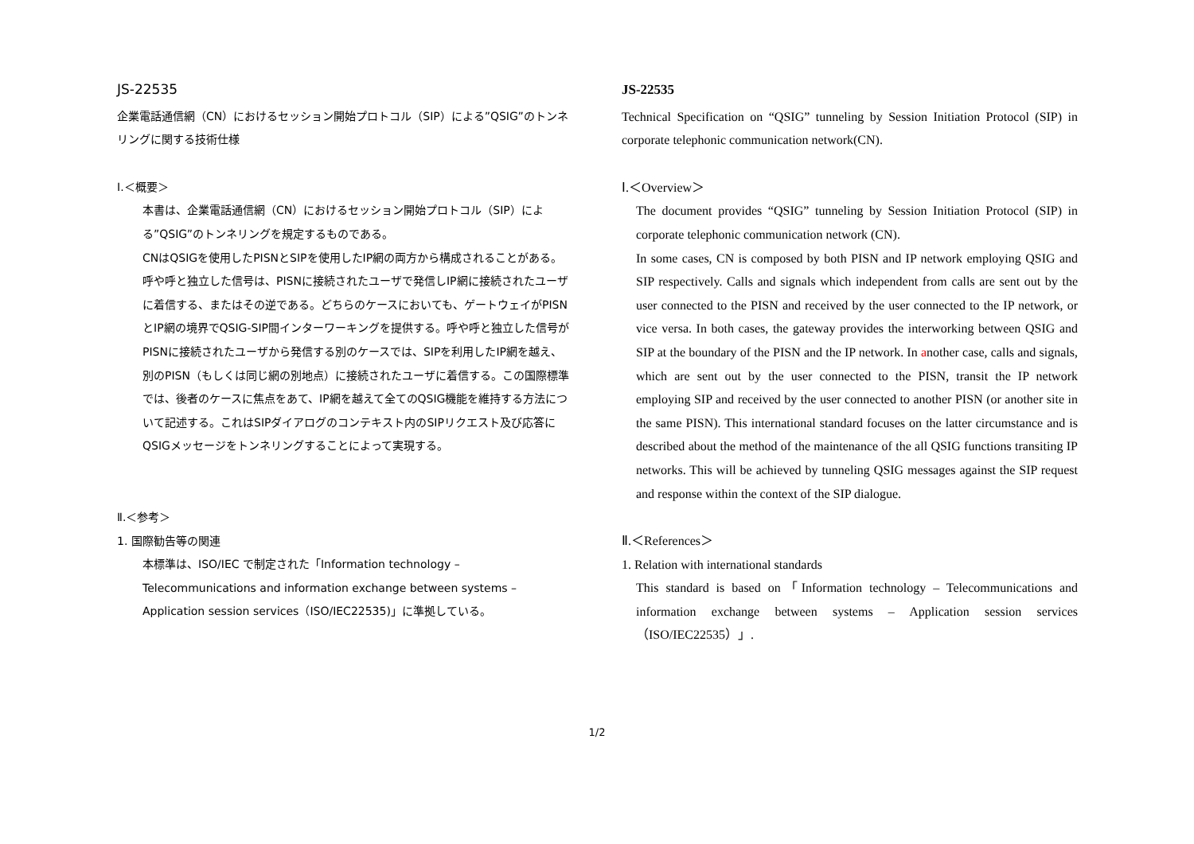JS-22535
企業電話通信網（CN）におけるセッション開始プロトコル（SIP）による”QSIG”のトンネリングに関する技術仕様
Ⅰ.＜概要＞
本書は、企業電話通信網（CN）におけるセッション開始プロトコル（SIP）による”QSIG”のトンネリングを規定するものである。
CNはQSIGを使用したPISNとSIPを使用したIP網の両方から構成されることがある。呼や呼と独立した信号は、PISNに接続されたユーザで発信しIP網に接続されたユーザに着信する、またはその逆である。どちらのケースにおいても、ゲートウェイがPISNとIP網の境界でQSIG-SIP間インターワーキングを提供する。呼や呼と独立した信号がPISNに接続されたユーザから発信する別のケースでは、SIPを利用したIP網を越え、別のPISN（もしくは同じ網の別地点）に接続されたユーザに着信する。この国際標準では、後者のケースに焦点をあて、IP網を越えて全てのQSIG機能を維持する方法について記述する。これはSIPダイアログのコンテキスト内のSIPリクエスト及び応答にQSIGメッセージをトンネリングすることによって実現する。
Ⅱ.＜参考＞
1. 国際勧告等の関連
本標準は、ISO/IEC で制定された「Information technology – Telecommunications and information exchange between systems – Application session services（ISO/IEC22535)」に準拠している。
JS-22535
Technical Specification on “QSIG” tunneling by Session Initiation Protocol (SIP) in corporate telephonic communication network(CN).
Ⅰ.＜Overview＞
The document provides “QSIG” tunneling by Session Initiation Protocol (SIP) in corporate telephonic communication network (CN).
In some cases, CN is composed by both PISN and IP network employing QSIG and SIP respectively. Calls and signals which independent from calls are sent out by the user connected to the PISN and received by the user connected to the IP network, or vice versa. In both cases, the gateway provides the interworking between QSIG and SIP at the boundary of the PISN and the IP network. In another case, calls and signals, which are sent out by the user connected to the PISN, transit the IP network employing SIP and received by the user connected to another PISN (or another site in the same PISN). This international standard focuses on the latter circumstance and is described about the method of the maintenance of the all QSIG functions transiting IP networks. This will be achieved by tunneling QSIG messages against the SIP request and response within the context of the SIP dialogue.
Ⅱ.＜References＞
1. Relation with international standards
This standard is based on「Information technology – Telecommunications and information exchange between systems – Application session services（ISO/IEC22535）」.
1/2